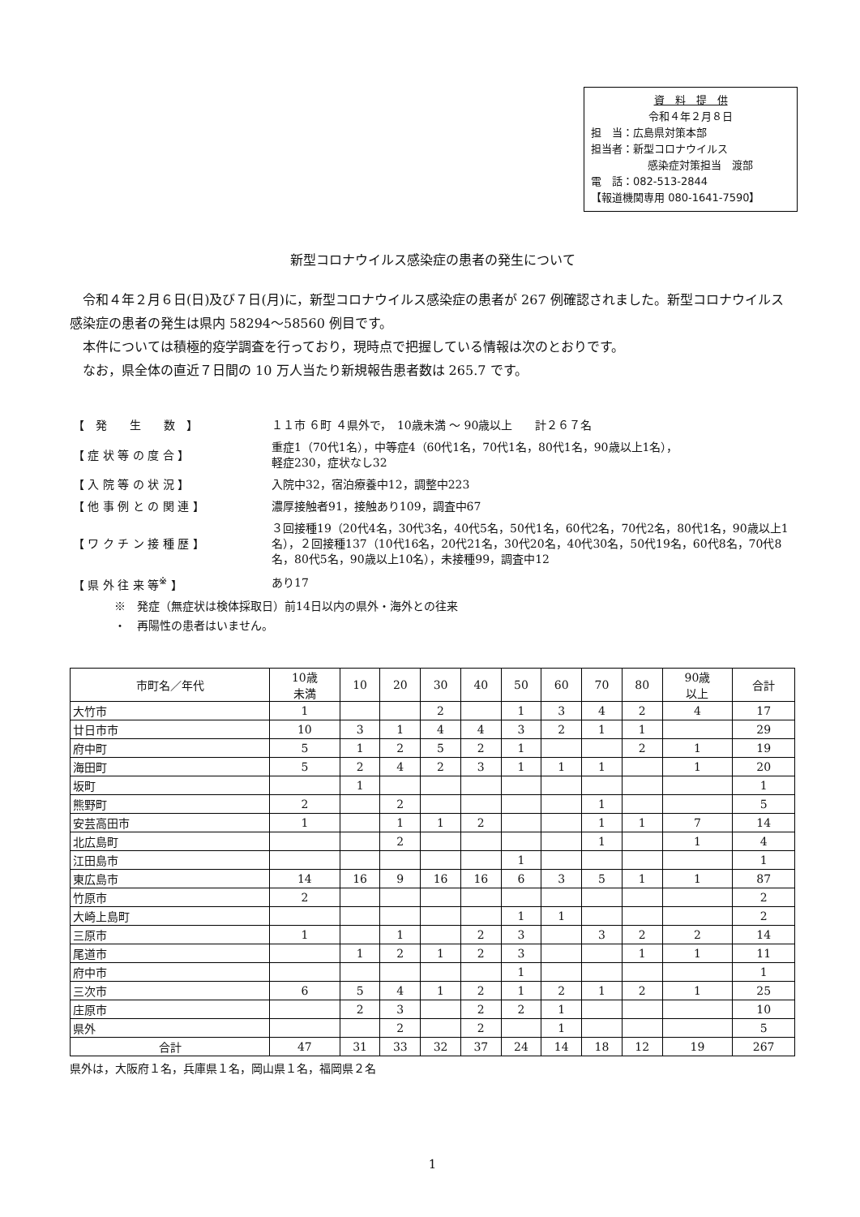資　料　提　供
令和４年２月８日
担　当：広島県対策本部
担当者：新型コロナウイルス
感染症対策担当　渡部
電　話：082-513-2844
【報道機関専用 080-1641-7590】
新型コロナウイルス感染症の患者の発生について
令和４年２月６日(日)及び７日(月)に，新型コロナウイルス感染症の患者が 267 例確認されました。新型コロナウイルス感染症の患者の発生は県内 58294～58560 例目です。
本件については積極的疫学調査を行っており，現時点で把握している情報は次のとおりです。
なお，県全体の直近７日間の 10 万人当たり新規報告患者数は 265.7 です。
| 【 発 生 数 】 | １１市 ６町 ４県外で， 10歳未満 ～ 90歳以上 計２６７名 |
| 【 症 状 等 の 度 合 】 | 重症1（70代1名），中等症4（60代1名，70代1名，80代1名，90歳以上1名）， 軽症230，症状なし32 |
| 【 入 院 等 の 状 況 】 | 入院中32，宿泊療養中12，調整中223 |
| 【 他 事 例 と の 関 連 】 | 濃厚接触者91，接触あり109，調査中67 |
| 【 ワ ク チ ン 接 種 歴 】 | ３回接種19（20代4名，30代3名，40代5名，50代1名，60代2名，70代2名，80代1名，90歳以上1名），２回接種137（10代16名，20代21名，30代20名，40代30名，50代19名，60代8名，70代8名，80代5名，90歳以上10名），未接種99，調査中12 |
| 【 県 外 往 来 等<sup>※</sup> 】 | あり17 |
※　発症（無症状は検体採取日）前14日以内の県外・海外との往来
・　再陽性の患者はいません。
| 市町名／年代 | 10歳 未満 | 10 | 20 | 30 | 40 | 50 | 60 | 70 | 80 | 90歳 以上 | 合計 |
| --- | --- | --- | --- | --- | --- | --- | --- | --- | --- | --- | --- |
| 大竹市 | 1 | | | 2 | | 1 | 3 | 4 | 2 | 4 | 17 |
| 廿日市市 | 10 | 3 | 1 | 4 | 4 | 3 | 2 | 1 | 1 | | 29 |
| 府中町 | 5 | 1 | 2 | 5 | 2 | 1 | | | 2 | 1 | 19 |
| 海田町 | 5 | 2 | 4 | 2 | 3 | 1 | 1 | 1 | | 1 | 20 |
| 坂町 | | 1 | | | | | | | | | 1 |
| 熊野町 | 2 | | 2 | | | | | 1 | | | 5 |
| 安芸高田市 | 1 | | 1 | 1 | 2 | | | 1 | 1 | 7 | 14 |
| 北広島町 | | | 2 | | | | | 1 | | 1 | 4 |
| 江田島市 | | | | | | 1 | | | | | 1 |
| 東広島市 | 14 | 16 | 9 | 16 | 16 | 6 | 3 | 5 | 1 | 1 | 87 |
| 竹原市 | 2 | | | | | | | | | | 2 |
| 大崎上島町 | | | | | | 1 | 1 | | | | 2 |
| 三原市 | 1 | | 1 | | 2 | 3 | | 3 | 2 | 2 | 14 |
| 尾道市 | | 1 | 2 | 1 | 2 | 3 | | | 1 | 1 | 11 |
| 府中市 | | | | | | 1 | | | | | 1 |
| 三次市 | 6 | 5 | 4 | 1 | 2 | 1 | 2 | 1 | 2 | 1 | 25 |
| 庄原市 | | 2 | 3 | | 2 | 2 | 1 | | | | 10 |
| 県外 | | | 2 | | 2 | | 1 | | | | 5 |
| 合計 | 47 | 31 | 33 | 32 | 37 | 24 | 14 | 18 | 12 | 19 | 267 |
県外は，大阪府１名，兵庫県１名，岡山県１名，福岡県２名
1